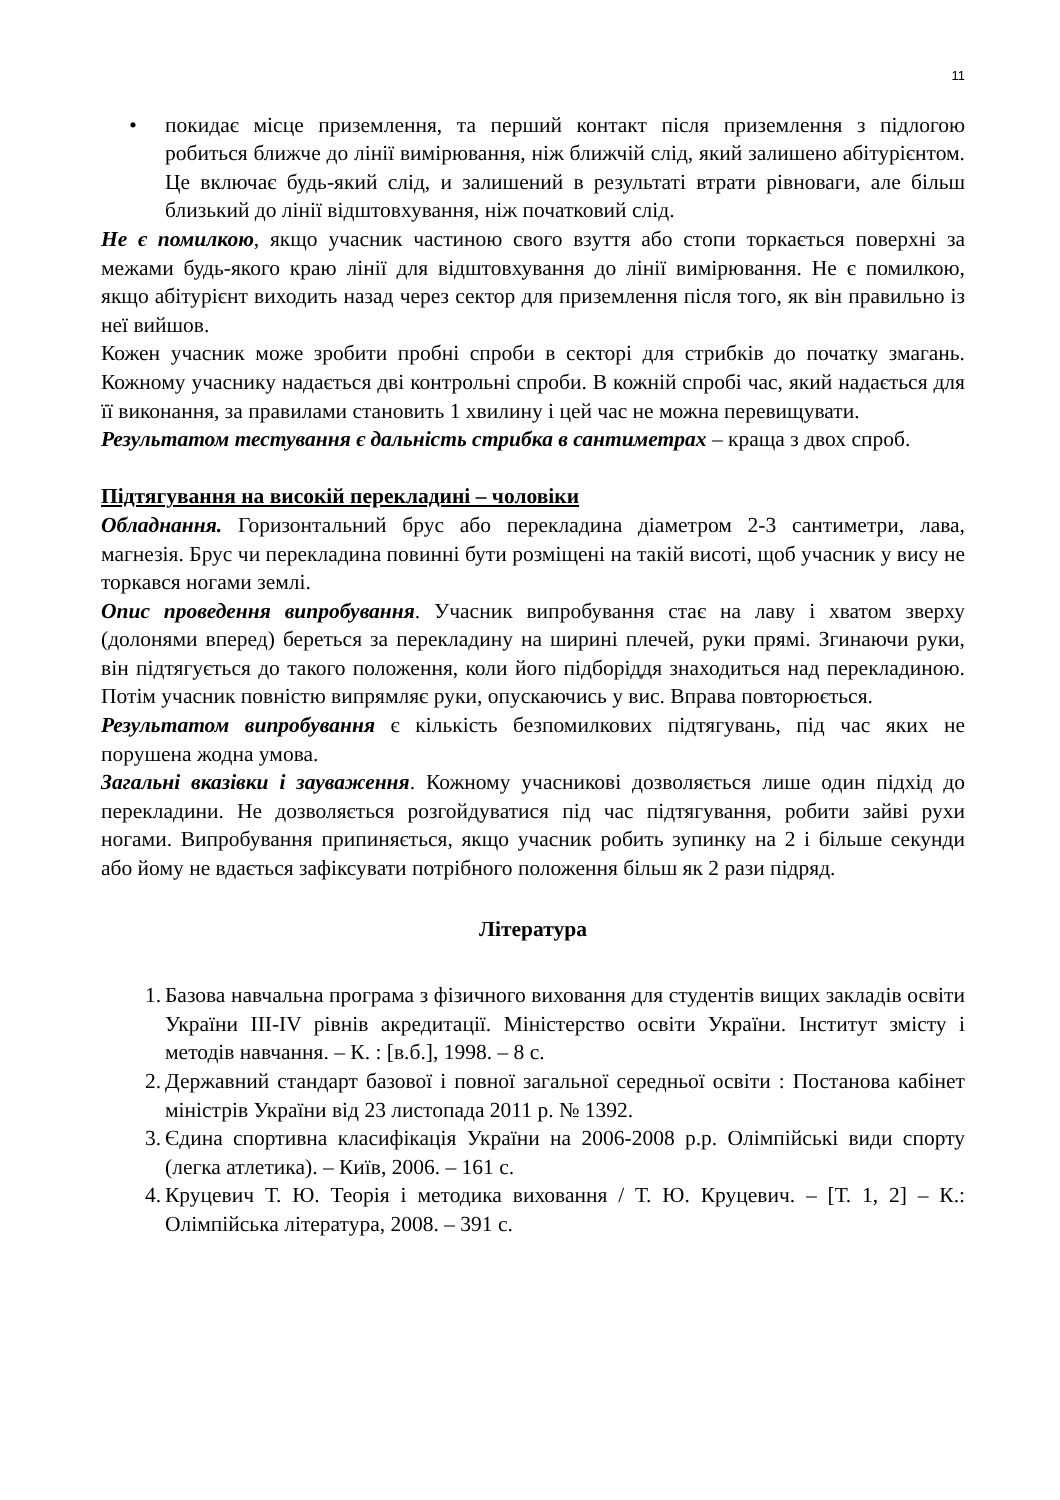11
• покидає місце приземлення, та перший контакт після приземлення з підлогою робиться ближче до лінії вимірювання, ніж ближчій слід, який залишено абітурієнтом. Це включає будь-який слід, и залишений в результаті втрати рівноваги, але більш близький до лінії відштовхування, ніж початковий слід.
Не є помилкою, якщо учасник частиною свого взуття або стопи торкається поверхні за межами будь-якого краю лінії для відштовхування до лінії вимірювання. Не є помилкою, якщо абітурієнт виходить назад через сектор для приземлення після того, як він правильно із неї вийшов.
Кожен учасник може зробити пробні спроби в секторі для стрибків до початку змагань. Кожному учаснику надається дві контрольні спроби. В кожній спробі час, який надається для її виконання, за правилами становить 1 хвилину і цей час не можна перевищувати.
Результатом тестування є дальність стрибка в сантиметрах – краща з двох спроб.
Підтягування на високій перекладині – чоловіки
Обладнання. Горизонтальний брус або перекладина діаметром 2-3 сантиметри, лава, магнезія. Брус чи перекладина повинні бути розміщені на такій висоті, щоб учасник у вису не торкався ногами землі.
Опис проведення випробування. Учасник випробування стає на лаву і хватом зверху (долонями вперед) береться за перекладину на ширині плечей, руки прямі. Згинаючи руки, він підтягується до такого положення, коли його підборіддя знаходиться над перекладиною. Потім учасник повністю випрямляє руки, опускаючись у вис. Вправа повторюється.
Результатом випробування є кількість безпомилкових підтягувань, під час яких не порушена жодна умова.
Загальні вказівки і зауваження. Кожному учасникові дозволяється лише один підхід до перекладини. Не дозволяється розгойдуватися під час підтягування, робити зайві рухи ногами. Випробування припиняється, якщо учасник робить зупинку на 2 і більше секунди або йому не вдається зафіксувати потрібного положення більш як 2 рази підряд.
Література
1. Базова навчальна програма з фізичного виховання для студентів вищих закладів освіти України ІІІ-ІV рівнів акредитації. Міністерство освіти України. Інститут змісту і методів навчання. – К. : [в.б.], 1998. – 8 с.
2. Державний стандарт базової і повної загальної середньої освіти : Постанова кабінет міністрів України від 23 листопада 2011 р. № 1392.
3. Єдина спортивна класифікація України на 2006-2008 р.р. Олімпійські види спорту (легка атлетика). – Київ, 2006. – 161 с.
4. Круцевич Т. Ю. Теорія і методика виховання / Т. Ю. Круцевич. – [Т. 1, 2] – К.: Олімпійська література, 2008. – 391 с.